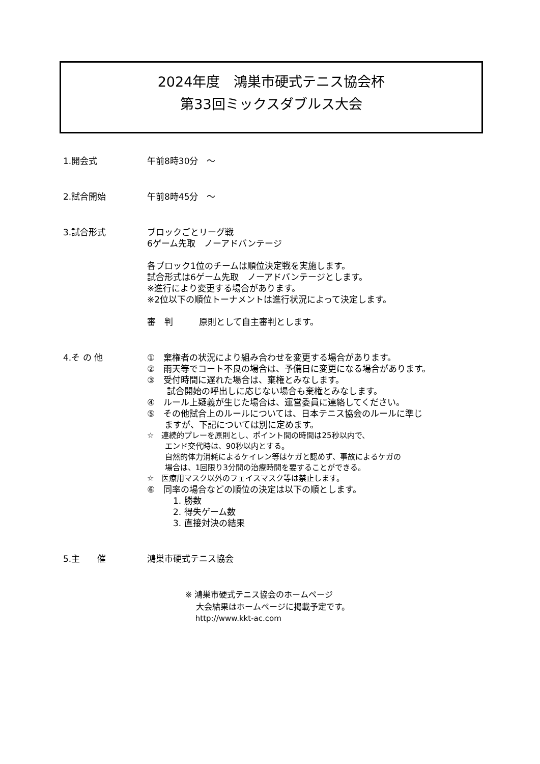2024年度　鴻巣市硬式テニス協会杯
第33回ミックスダブルス大会
1.開会式 午前8時30分　～
2.試合開始 午前8時45分　～
3.試合形式 ブロックごとリーグ戦
6ゲーム先取　ノーアドバンテージ
各ブロック1位のチームは順位決定戦を実施します。
試合形式は6ゲーム先取　ノーアドバンテージとします。
※進行により変更する場合があります。
※2位以下の順位トーナメントは進行状況によって決定します。
審　判　　　原則として自主審判とします。
4.そ の 他 ①　棄権者の状況により組み合わせを変更する場合があります。
②　雨天等でコート不良の場合は、予備日に変更になる場合があります。
③　受付時間に遅れた場合は、棄権とみなします。
　　 試合開始の呼出しに応じない場合も棄権とみなします。
④　ルール上疑義が生じた場合は、運営委員に連絡してください。
⑤　その他試合上のルールについては、日本テニス協会のルールに準じ
　　ますが、下記については別に定めます。
☆　連続的プレーを原則とし、ポイント間の時間は25秒以内で、
　　 エンド交代時は、90秒以内とする。
　　 自然的体力消耗によるケイレン等はケガと認めず、事故によるケガの
　　 場合は、1回限り3分間の治療時間を要することができる。
☆　医療用マスク以外のフェイスマスク等は禁止します。
⑥　同率の場合などの順位の決定は以下の順とします。
　　　1. 勝数
　　　2. 得失ゲーム数
　　　3. 直接対決の結果
5.主　　催 鴻巣市硬式テニス協会
※ 鴻巣市硬式テニス協会のホームページ
　 大会結果はホームページに掲載予定です。
　 http://www.kkt-ac.com